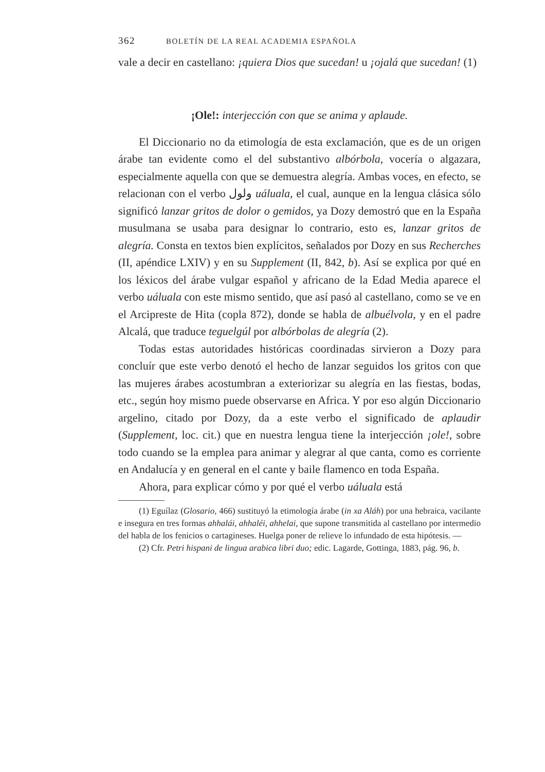362 BOLETÍN DE LA REAL ACADEMIA ESPAÑOLA
vale a decir en castellano: ¡quiera Dios que sucedan! u ¡ojalá que sucedan! (1)
¡Ole!: interjección con que se anima y aplaude.
El Diccionario no da etimología de esta exclamación, que es de un origen árabe tan evidente como el del substantivo albórbola, vocería o algazara, especialmente aquella con que se demuestra alegría. Ambas voces, en efecto, se relacionan con el verbo ولول uáluala, el cual, aunque en la lengua clásica sólo significó lanzar gritos de dolor o gemidos, ya Dozy demostró que en la España musulmana se usaba para designar lo contrario, esto es, lanzar gritos de alegría. Consta en textos bien explícitos, señalados por Dozy en sus Recherches (II, apéndice LXIV) y en su Supplement (II, 842, b). Así se explica por qué en los léxicos del árabe vulgar español y africano de la Edad Media aparece el verbo uáluala con este mismo sentido, que así pasó al castellano, como se ve en el Arcipreste de Hita (copla 872), donde se habla de albuélvola, y en el padre Alcalá, que traduce teguelgúl por albórbolas de alegría (2).
Todas estas autoridades históricas coordinadas sirvieron a Dozy para concluír que este verbo denotó el hecho de lanzar seguidos los gritos con que las mujeres árabes acostumbran a exteriorizar su alegría en las fiestas, bodas, etc., según hoy mismo puede observarse en Africa. Y por eso algún Diccionario argelino, citado por Dozy, da a este verbo el significado de aplaudir (Supplement, loc. cit.) que en nuestra lengua tiene la interjección ¡ole!, sobre todo cuando se la emplea para animar y alegrar al que canta, como es corriente en Andalucía y en general en el cante y baile flamenco en toda España.
Ahora, para explicar cómo y por qué el verbo uáluala está
(1) Eguílaz (Glosario, 466) sustituyó la etimología árabe (in xa Aláh) por una hebraica, vacilante e insegura en tres formas ahhalái, ahhaléi, ahhelai, que supone transmitida al castellano por intermedio del habla de los fenicios o cartagineses. Huelga poner de relieve lo infundado de esta hipótesis. —
(2) Cfr. Petri hispani de lingua arabica libri duo; edic. Lagarde, Gottinga, 1883, pág. 96, b.